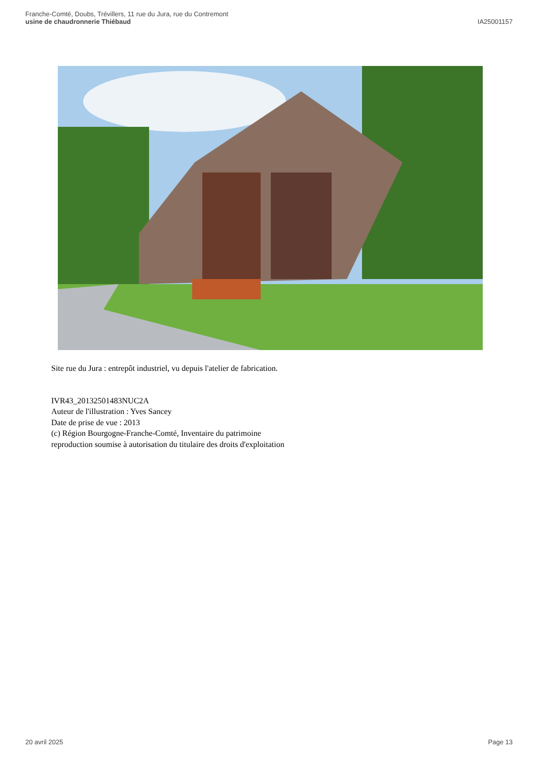Franche-Comté, Doubs, Trévillers, 11 rue du Jura, rue du Contremont
usine de chaudronnerie Thiébaud
IA25001157
Site rue du Jura : entrepôt industriel, vu depuis l'atelier de fabrication.
IVR43_20132501483NUC2A
Auteur de l'illustration : Yves Sancey
Date de prise de vue : 2013
(c) Région Bourgogne-Franche-Comté, Inventaire du patrimoine
reproduction soumise à autorisation du titulaire des droits d'exploitation
20 avril 2025 Page 13